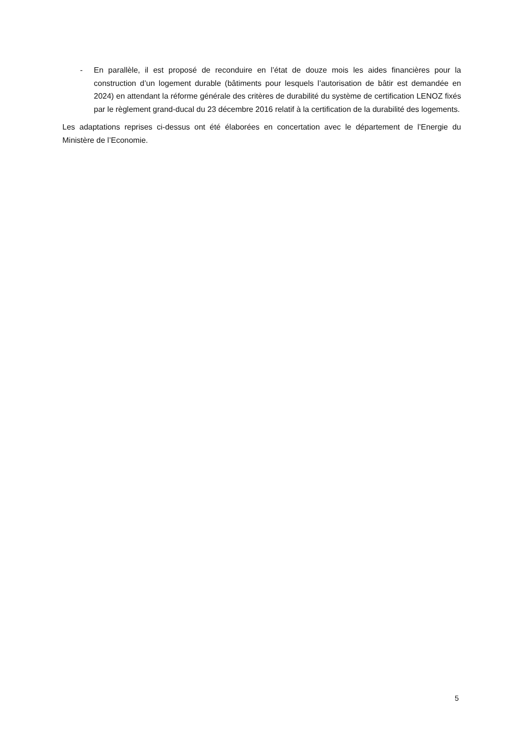- En parallèle, il est proposé de reconduire en l’état de douze mois les aides financières pour la construction d’un logement durable (bâtiments pour lesquels l’autorisation de bâtir est demandée en 2024) en attendant la réforme générale des critères de durabilité du système de certification LENOZ fixés par le règlement grand-ducal du 23 décembre 2016 relatif à la certification de la durabilité des logements.
Les adaptations reprises ci-dessus ont été élaborées en concertation avec le département de l’Energie du Ministère de l’Economie.
5